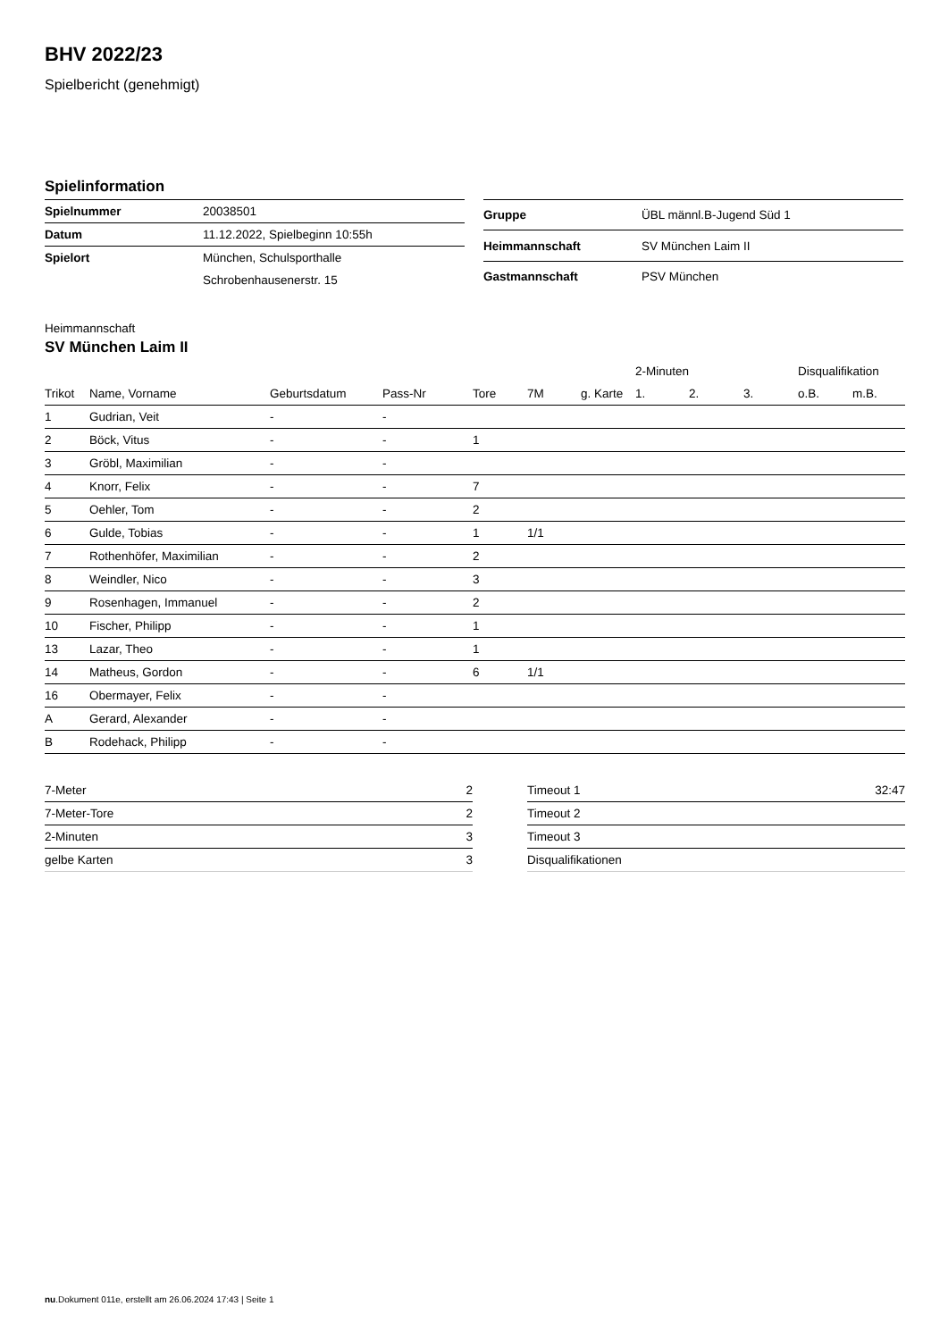BHV 2022/23
Spielbericht (genehmigt)
Spielinformation
| Spielnummer | 20038501 |
| Datum | 11.12.2022, Spielbeginn 10:55h |
| Spielort | München, Schulsporthalle |
| | Schrobenhausenerstr. 15 |
| Gruppe | ÜBL männl.B-Jugend Süd 1 |
| Heimmannschaft | SV München Laim II |
| Gastmannschaft | PSV München |
Heimmannschaft
SV München Laim II
| | | | | | | | 2-Minuten | | | Disqualifikation | |
| --- | --- | --- | --- | --- | --- | --- | --- | --- | --- | --- | --- |
| Trikot | Name, Vorname | Geburtsdatum | Pass-Nr | Tore | 7M | g. Karte | 1. | 2. | 3. | o.B. | m.B. |
| 1 | Gudrian, Veit | - | - | | | | | | | | |
| 2 | Böck, Vitus | - | - | 1 | | | | | | | |
| 3 | Gröbl, Maximilian | - | - | | | | | | | | |
| 4 | Knorr, Felix | - | - | 7 | | | | | | | |
| 5 | Oehler, Tom | - | - | 2 | | | | | | | |
| 6 | Gulde, Tobias | - | - | 1 | 1/1 | | | | | | |
| 7 | Rothenhöfer, Maximilian | - | - | 2 | | | | | | | |
| 8 | Weindler, Nico | - | - | 3 | | | | | | | |
| 9 | Rosenhagen, Immanuel | - | - | 2 | | | | | | | |
| 10 | Fischer, Philipp | - | - | 1 | | | | | | | |
| 13 | Lazar, Theo | - | - | 1 | | | | | | | |
| 14 | Matheus, Gordon | - | - | 6 | 1/1 | | | | | | |
| 16 | Obermayer, Felix | - | - | | | | | | | | |
| A | Gerard, Alexander | - | - | | | | | | | | |
| B | Rodehack, Philipp | - | - | | | | | | | | |
| 7-Meter | 2 |
| 7-Meter-Tore | 2 |
| 2-Minuten | 3 |
| gelbe Karten | 3 |
| Timeout 1 | 32:47 |
| Timeout 2 | |
| Timeout 3 | |
| Disqualifikationen | |
nu.Dokument 011e, erstellt am 26.06.2024 17:43 | Seite 1